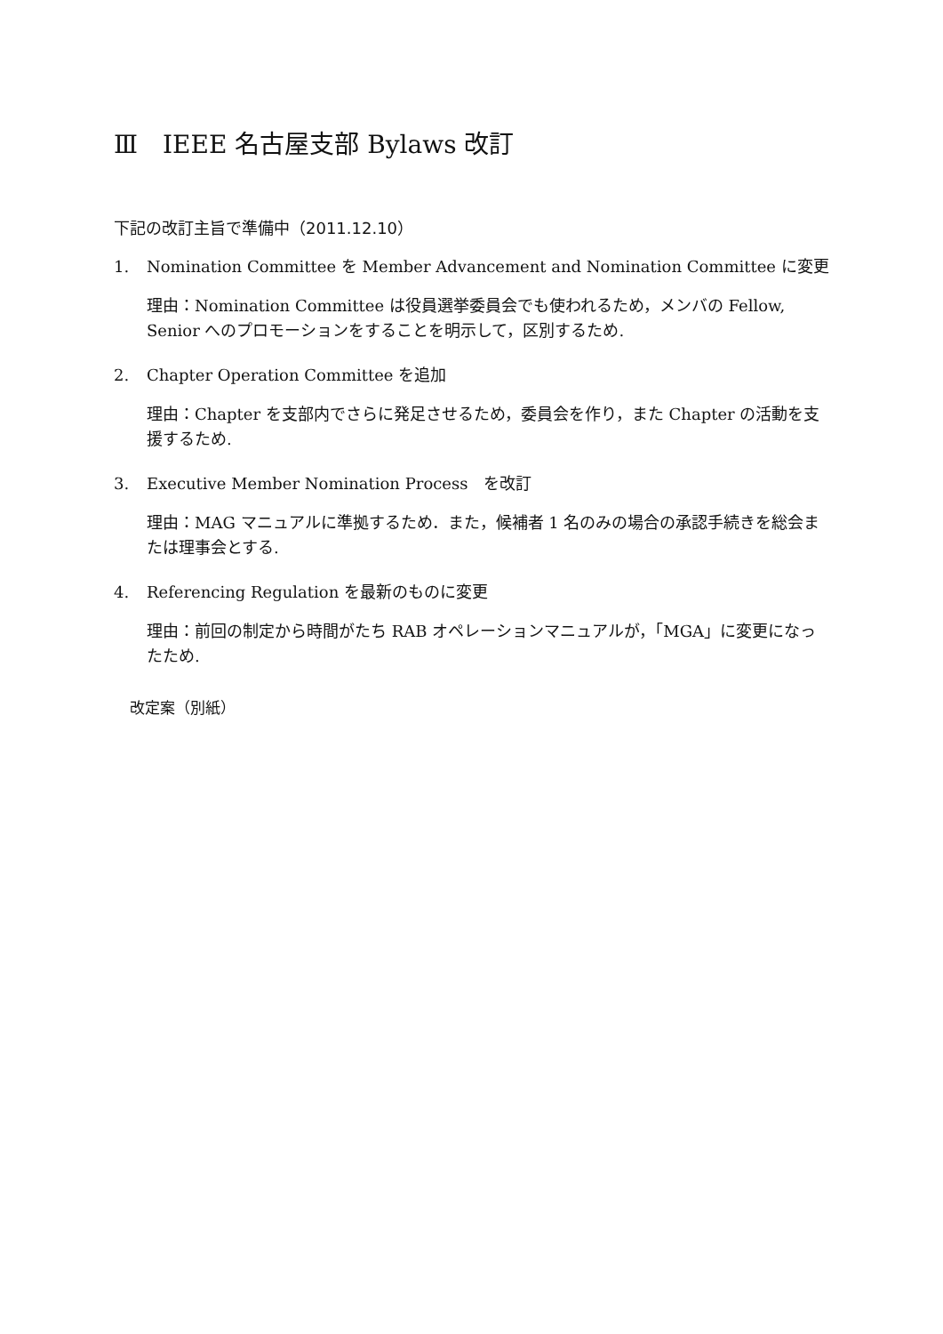Ⅲ　IEEE 名古屋支部 Bylaws 改訂
下記の改訂主旨で準備中（2011.12.10）
1. Nomination Committee を Member Advancement and Nomination Committee に変更
理由：Nomination Committee は役員選挙委員会でも使われるため，メンバの Fellow, Senior へのプロモーションをすることを明示して，区別するため.
2. Chapter Operation Committee を追加
理由：Chapter を支部内でさらに発足させるため，委員会を作り，また Chapter の活動を支援するため.
3. Executive Member Nomination Process　を改訂
理由：MAG マニュアルに準拠するため．また，候補者 1 名のみの場合の承認手続きを総会または理事会とする.
4. Referencing Regulation を最新のものに変更
理由：前回の制定から時間がたち RAB オペレーションマニュアルが，「MGA」に変更になったため.
改定案（別紙）